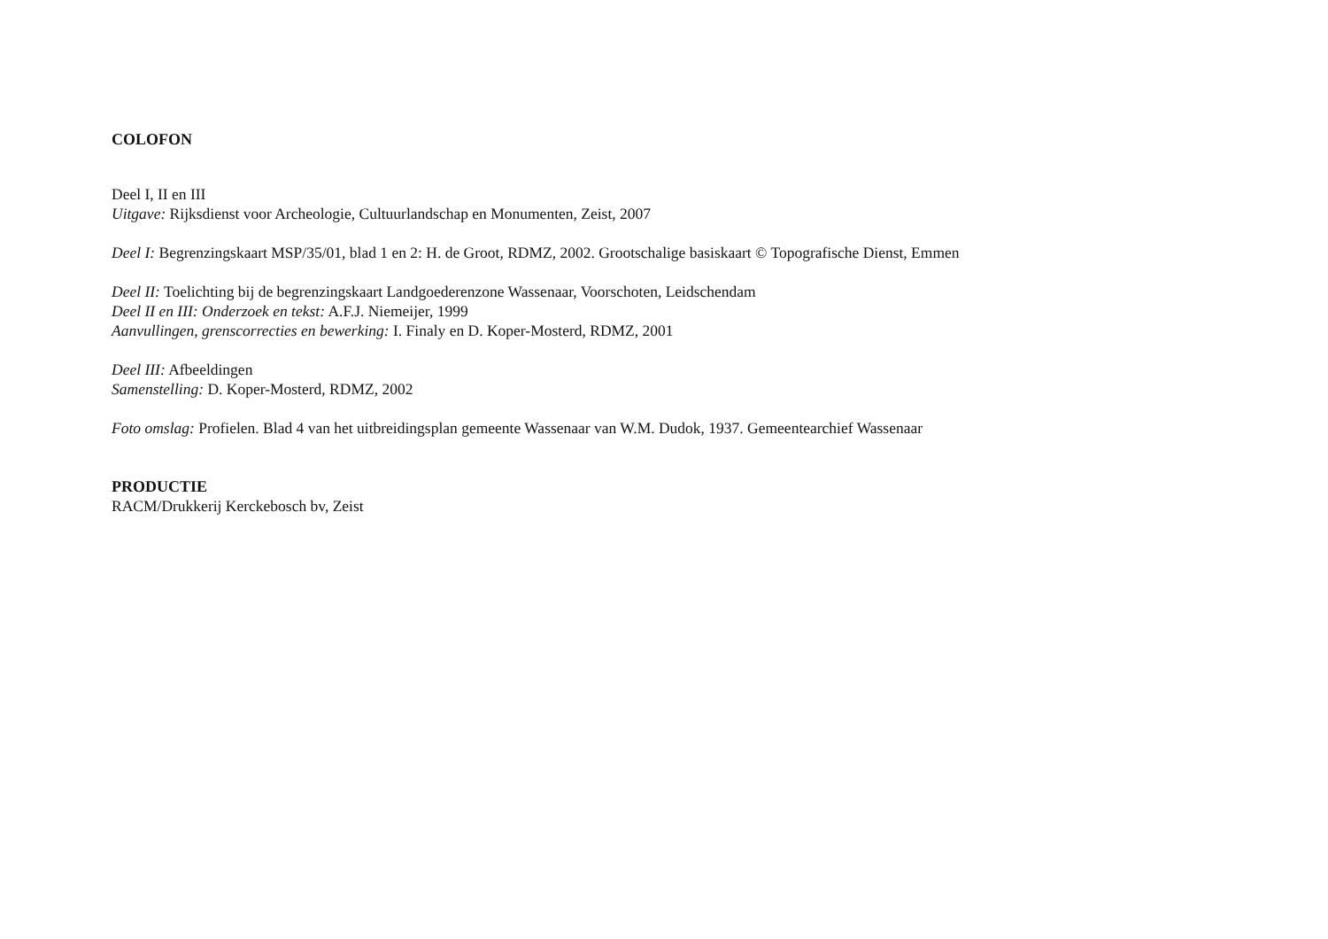COLOFON
Deel I, II en III
Uitgave: Rijksdienst voor Archeologie, Cultuurlandschap en Monumenten, Zeist, 2007
Deel I: Begrenzingskaart MSP/35/01, blad 1 en 2: H. de Groot, RDMZ, 2002. Grootschalige basiskaart © Topografische Dienst, Emmen
Deel II: Toelichting bij de begrenzingskaart Landgoederenzone Wassenaar, Voorschoten, Leidschendam
Deel II en III: Onderzoek en tekst: A.F.J. Niemeijer, 1999
Aanvullingen, grenscorrecties en bewerking: I. Finaly en D. Koper-Mosterd, RDMZ, 2001
Deel III: Afbeeldingen
Samenstelling: D. Koper-Mosterd, RDMZ, 2002
Foto omslag: Profielen. Blad 4 van het uitbreidingsplan gemeente Wassenaar van W.M. Dudok, 1937. Gemeentearchief Wassenaar
PRODUCTIE
RACM/Drukkerij Kerckebosch bv, Zeist